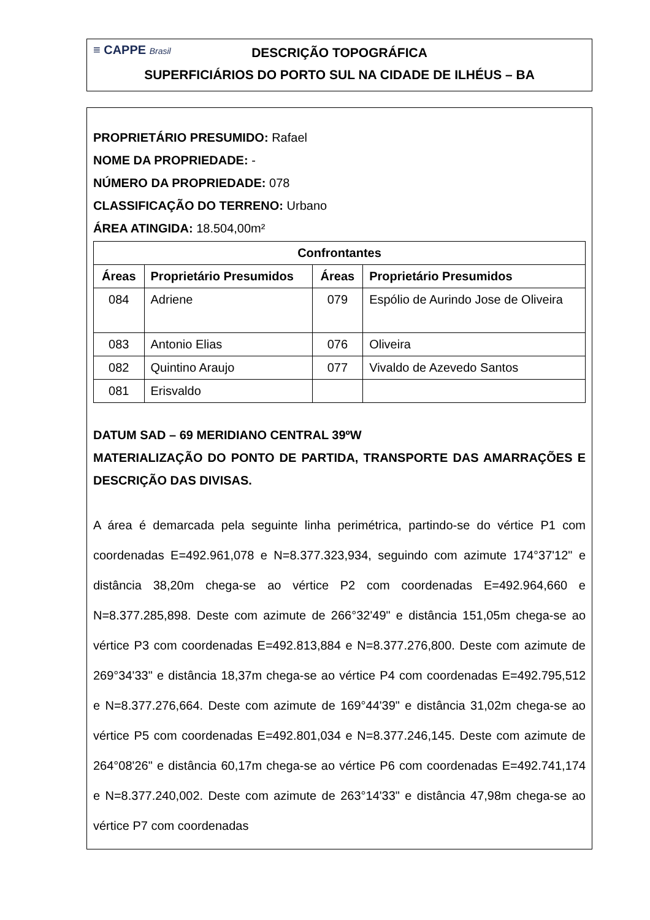≡ CAPPE Brasil
DESCRIÇÃO TOPOGRÁFICA
SUPERFICIÁRIOS DO PORTO SUL NA CIDADE DE ILHÉUS – BA
PROPRIETÁRIO PRESUMIDO: Rafael
NOME DA PROPRIEDADE: -
NÚMERO DA PROPRIEDADE: 078
CLASSIFICAÇÃO DO TERRENO: Urbano
ÁREA ATINGIDA: 18.504,00m²
| Confrontantes | | | |
| --- | --- | --- | --- |
| Áreas | Proprietário Presumidos | Áreas | Proprietário Presumidos |
| 084 | Adriene | 079 | Espólio de Aurindo Jose de Oliveira |
| 083 | Antonio Elias | 076 | Oliveira |
| 082 | Quintino Araujo | 077 | Vivaldo de Azevedo Santos |
| 081 | Erisvaldo | | |
DATUM SAD – 69 MERIDIANO CENTRAL 39ºW
MATERIALIZAÇÃO DO PONTO DE PARTIDA, TRANSPORTE DAS AMARRAÇÕES E DESCRIÇÃO DAS DIVISAS.
A área é demarcada pela seguinte linha perimétrica, partindo-se do vértice P1 com coordenadas E=492.961,078 e N=8.377.323,934, seguindo com azimute 174°37'12" e distância 38,20m chega-se ao vértice P2 com coordenadas E=492.964,660 e N=8.377.285,898. Deste com azimute de 266°32'49" e distância 151,05m chega-se ao vértice P3 com coordenadas E=492.813,884 e N=8.377.276,800. Deste com azimute de 269°34'33" e distância 18,37m chega-se ao vértice P4 com coordenadas E=492.795,512 e N=8.377.276,664. Deste com azimute de 169°44'39" e distância 31,02m chega-se ao vértice P5 com coordenadas E=492.801,034 e N=8.377.246,145. Deste com azimute de 264°08'26" e distância 60,17m chega-se ao vértice P6 com coordenadas E=492.741,174 e N=8.377.240,002. Deste com azimute de 263°14'33" e distância 47,98m chega-se ao vértice P7 com coordenadas